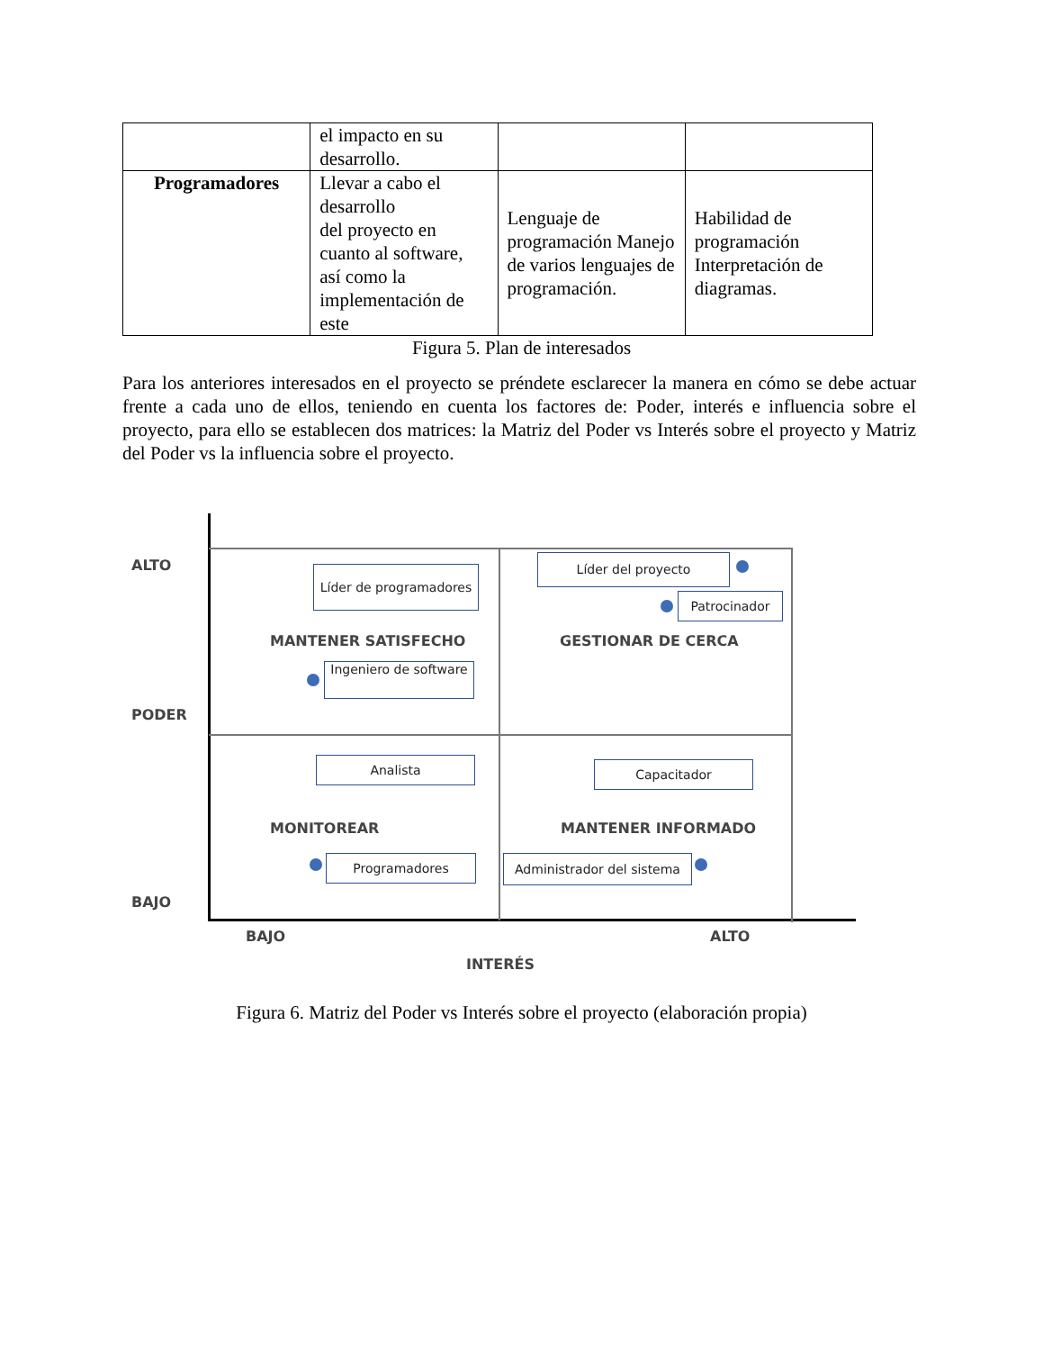| | el impacto en su desarrollo. | | |
| Programadores | Llevar a cabo el desarrollo del proyecto en cuanto al software, así como la implementación de este | Lenguaje de programación Manejo de varios lenguajes de programación. | Habilidad de programación Interpretación de diagramas. |
Figura 5. Plan de interesados
Para los anteriores interesados en el proyecto se préndete esclarecer la manera en cómo se debe actuar frente a cada uno de ellos, teniendo en cuenta los factores de: Poder, interés e influencia sobre el proyecto, para ello se establecen dos matrices: la Matriz del Poder vs Interés sobre el proyecto y Matriz del Poder vs la influencia sobre el proyecto.
ALTO
PODER
BAJO
Líder de programadores
MANTENER SATISFECHO
Ingeniero de software
Líder del proyecto
Patrocinador
GESTIONAR DE CERCA
Analista
MONITOREAR
Programadores
Capacitador
MANTENER INFORMADO
Administrador del sistema
BAJO ALTO
INTERÉS
Figura 6. Matriz del Poder vs Interés sobre el proyecto (elaboración propia)